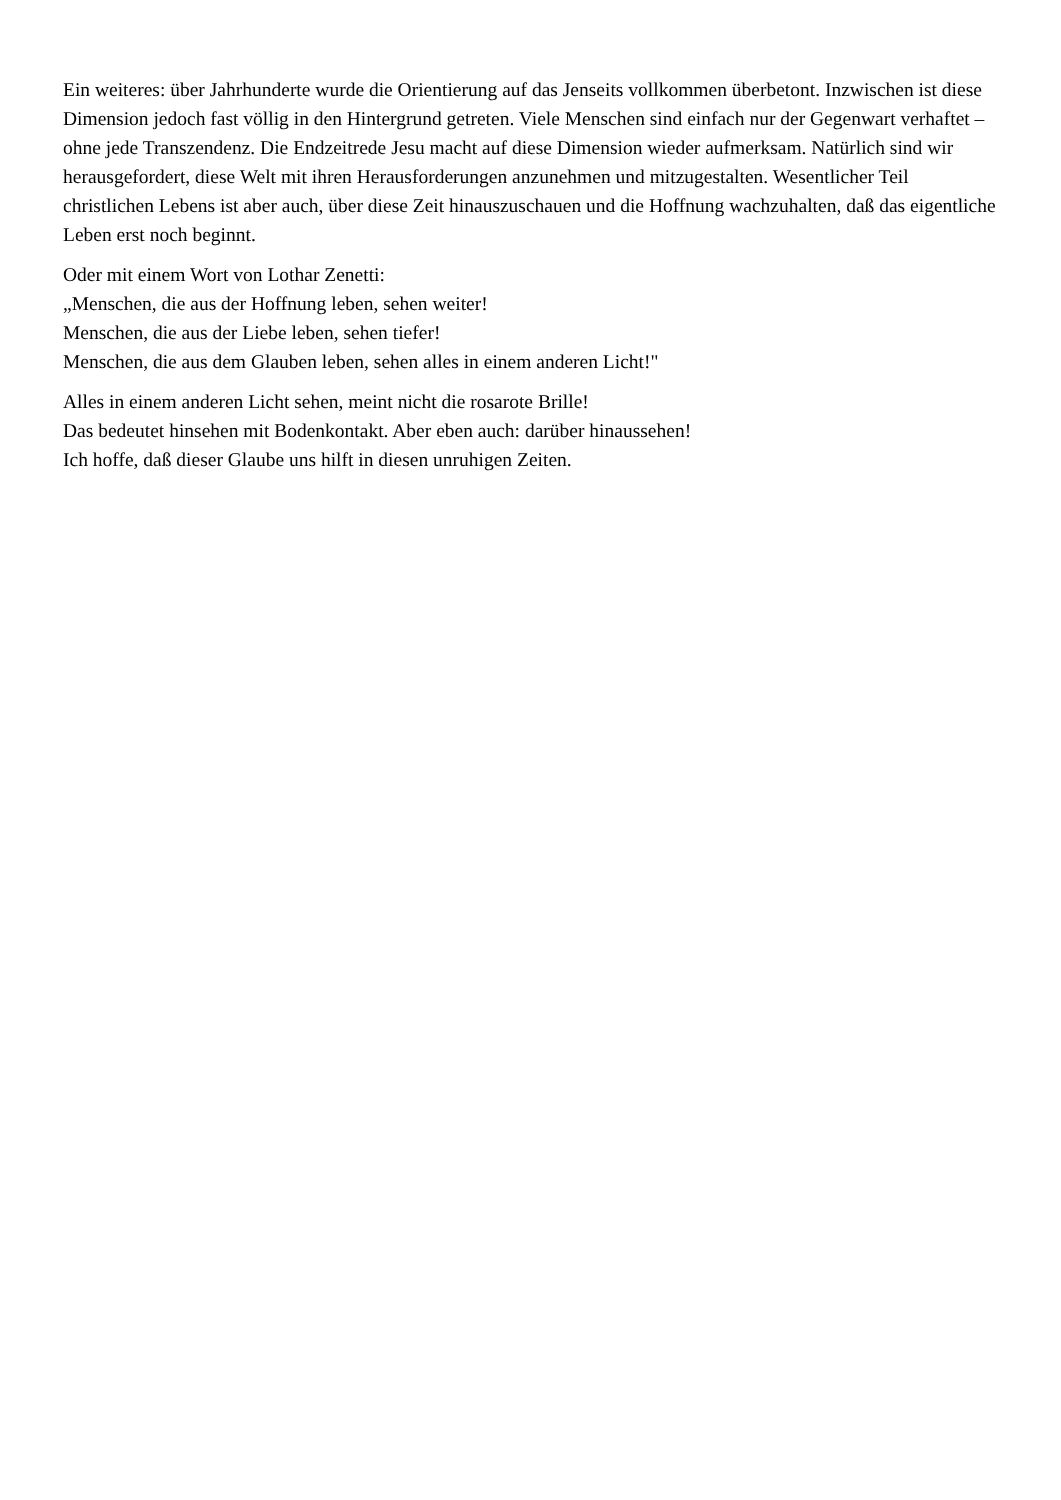Ein weiteres: über Jahrhunderte wurde die Orientierung auf das Jenseits vollkommen überbetont. Inzwischen ist diese Dimension jedoch fast völlig in den Hintergrund getreten. Viele Menschen sind einfach nur der Gegenwart verhaftet – ohne jede Transzendenz. Die Endzeitrede Jesu macht auf diese Dimension wieder aufmerksam. Natürlich sind wir herausgefordert, diese Welt mit ihren Herausforderungen anzunehmen und mitzugestalten. Wesentlicher Teil christlichen Lebens ist aber auch, über diese Zeit hinauszuschauen und die Hoffnung wachzuhalten, daß das eigentliche Leben erst noch beginnt.
Oder mit einem Wort von Lothar Zenetti:
„Menschen, die aus der Hoffnung leben, sehen weiter!
Menschen, die aus der Liebe leben, sehen tiefer!
Menschen, die aus dem Glauben leben, sehen alles in einem anderen Licht!"
Alles in einem anderen Licht sehen, meint nicht die rosarote Brille!
Das bedeutet hinsehen mit Bodenkontakt. Aber eben auch: darüber hinaussehen!
Ich hoffe, daß dieser Glaube uns hilft in diesen unruhigen Zeiten.